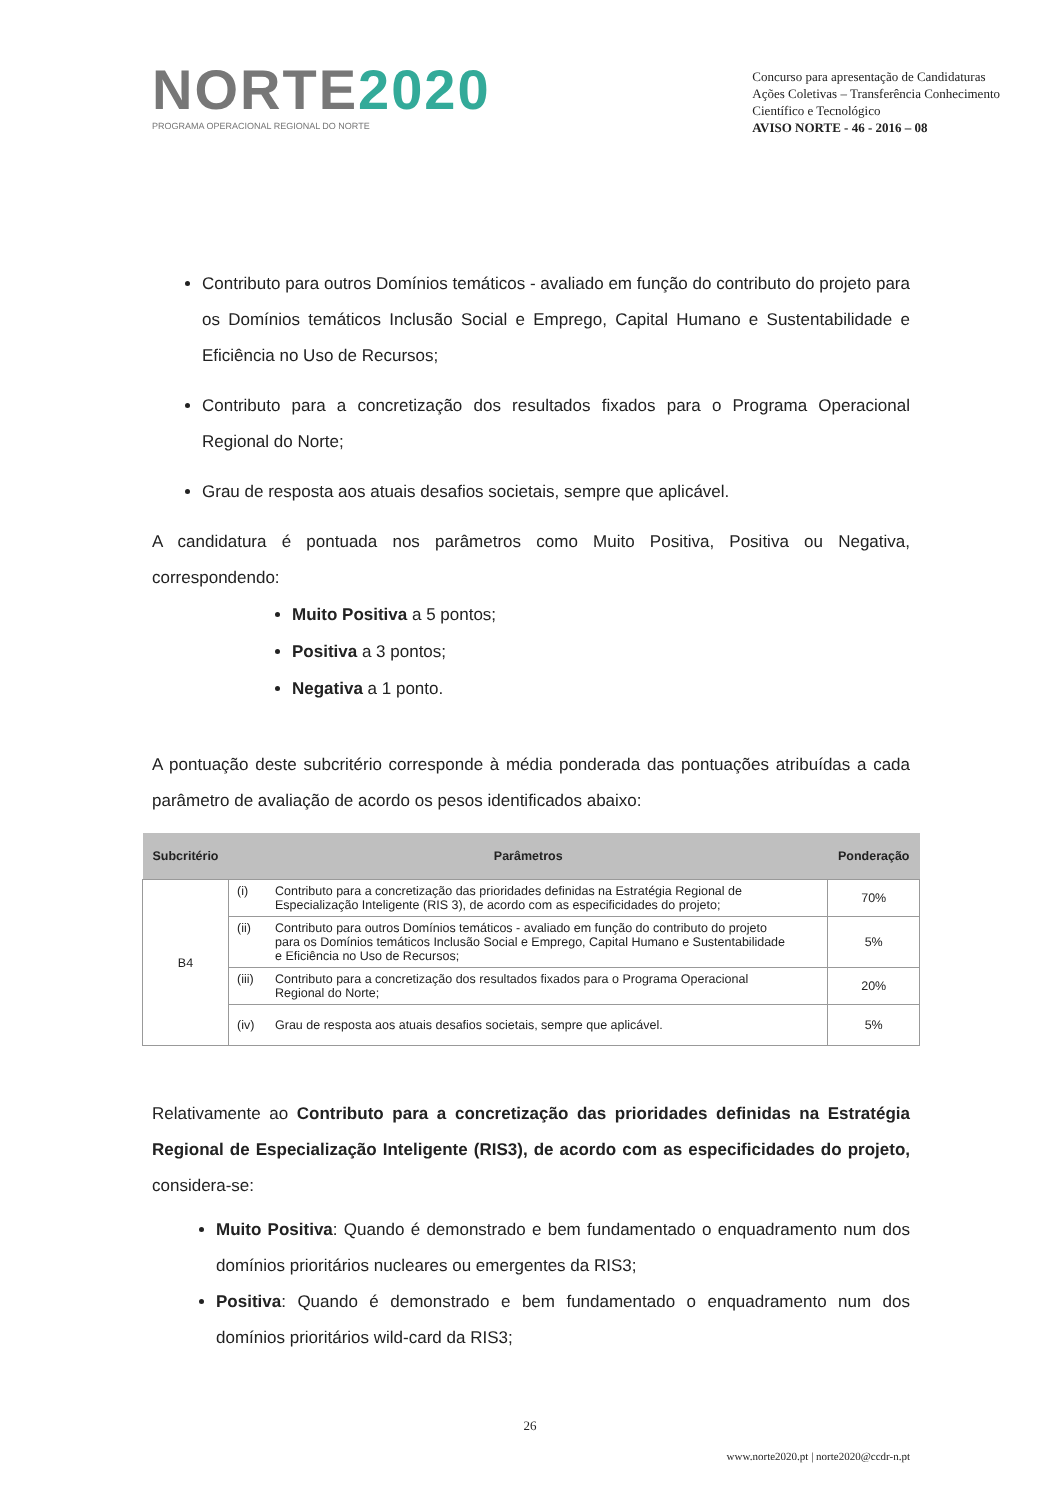NORTE2020
PROGRAMA OPERACIONAL REGIONAL DO NORTE
Concurso para apresentação de Candidaturas
Ações Coletivas – Transferência Conhecimento
Científico e Tecnológico
AVISO NORTE - 46 - 2016 – 08
Contributo para outros Domínios temáticos - avaliado em função do contributo do projeto para os Domínios temáticos Inclusão Social e Emprego, Capital Humano e Sustentabilidade e Eficiência no Uso de Recursos;
Contributo para a concretização dos resultados fixados para o Programa Operacional Regional do Norte;
Grau de resposta aos atuais desafios societais, sempre que aplicável.
A candidatura é pontuada nos parâmetros como Muito Positiva, Positiva ou Negativa, correspondendo:
Muito Positiva a 5 pontos;
Positiva a 3 pontos;
Negativa a 1 ponto.
A pontuação deste subcritério corresponde à média ponderada das pontuações atribuídas a cada parâmetro de avaliação de acordo os pesos identificados abaixo:
| Subcritério | Parâmetros | Ponderação |
| --- | --- | --- |
| B4 | (i) Contributo para a concretização das prioridades definidas na Estratégia Regional de Especialização Inteligente (RIS 3), de acordo com as especificidades do projeto; | 70% |
| | (ii) Contributo para outros Domínios temáticos - avaliado em função do contributo do projeto para os Domínios temáticos Inclusão Social e Emprego, Capital Humano e Sustentabilidade e Eficiência no Uso de Recursos; | 5% |
| | (iii) Contributo para a concretização dos resultados fixados para o Programa Operacional Regional do Norte; | 20% |
| | (iv) Grau de resposta aos atuais desafios societais, sempre que aplicável. | 5% |
Relativamente ao Contributo para a concretização das prioridades definidas na Estratégia Regional de Especialização Inteligente (RIS3), de acordo com as especificidades do projeto, considera-se:
Muito Positiva: Quando é demonstrado e bem fundamentado o enquadramento num dos domínios prioritários nucleares ou emergentes da RIS3;
Positiva: Quando é demonstrado e bem fundamentado o enquadramento num dos domínios prioritários wild-card da RIS3;
26
www.norte2020.pt | norte2020@ccdr-n.pt